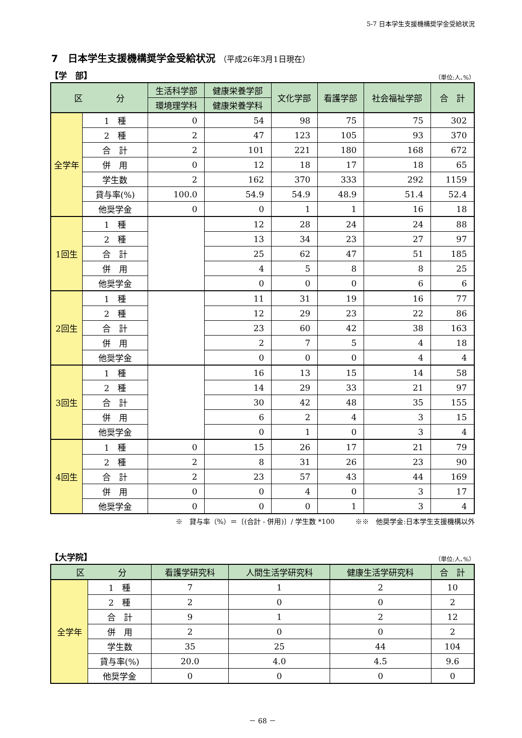5-7 日本学生支援機構奨学金受給状況
7　日本学生支援機構奨学金受給状況 （平成26年3月1日現在）
【学　部】 （単位:人､%）
| 区 分 | | 生活科学部 | 健康栄養学部 | 文化学部 | 看護学部 | 社会福祉学部 | 合 計 |
| --- | --- | --- | --- | --- | --- | --- | --- |
| | | 環境理学科 | 健康栄養学科 | | | | |
| 全学年 | 1 種 | 0 | 54 | 98 | 75 | 75 | 302 |
| | 2 種 | 2 | 47 | 123 | 105 | 93 | 370 |
| | 合 計 | 2 | 101 | 221 | 180 | 168 | 672 |
| | 併 用 | 0 | 12 | 18 | 17 | 18 | 65 |
| | 学生数 | 2 | 162 | 370 | 333 | 292 | 1159 |
| | 貸与率(%) | 100.0 | 54.9 | 54.9 | 48.9 | 51.4 | 52.4 |
| | 他奨学金 | 0 | 0 | 1 | 1 | 16 | 18 |
| 1回生 | 1 種 | | 12 | 28 | 24 | 24 | 88 |
| | 2 種 | | 13 | 34 | 23 | 27 | 97 |
| | 合 計 | | 25 | 62 | 47 | 51 | 185 |
| | 併 用 | | 4 | 5 | 8 | 8 | 25 |
| | 他奨学金 | | 0 | 0 | 0 | 6 | 6 |
| 2回生 | 1 種 | | 11 | 31 | 19 | 16 | 77 |
| | 2 種 | | 12 | 29 | 23 | 22 | 86 |
| | 合 計 | | 23 | 60 | 42 | 38 | 163 |
| | 併 用 | | 2 | 7 | 5 | 4 | 18 |
| | 他奨学金 | | 0 | 0 | 0 | 4 | 4 |
| 3回生 | 1 種 | | 16 | 13 | 15 | 14 | 58 |
| | 2 種 | | 14 | 29 | 33 | 21 | 97 |
| | 合 計 | | 30 | 42 | 48 | 35 | 155 |
| | 併 用 | | 6 | 2 | 4 | 3 | 15 |
| | 他奨学金 | | 0 | 1 | 0 | 3 | 4 |
| 4回生 | 1 種 | 0 | 15 | 26 | 17 | 21 | 79 |
| | 2 種 | 2 | 8 | 31 | 26 | 23 | 90 |
| | 合 計 | 2 | 23 | 57 | 43 | 44 | 169 |
| | 併 用 | 0 | 0 | 4 | 0 | 3 | 17 |
| | 他奨学金 | 0 | 0 | 0 | 1 | 3 | 4 |
※　貸与率（%）＝〔(合計 - 併用)〕/ 学生数 *100　　　※※　他奨学金:日本学生支援機構以外
【大学院】 （単位:人､%）
| 区 分 | | 看護学研究科 | 人間生活学研究科 | 健康生活学研究科 | 合 計 |
| --- | --- | --- | --- | --- | --- |
| 全学年 | 1 種 | 7 | 1 | 2 | 10 |
| | 2 種 | 2 | 0 | 0 | 2 |
| | 合 計 | 9 | 1 | 2 | 12 |
| | 併 用 | 2 | 0 | 0 | 2 |
| | 学生数 | 35 | 25 | 44 | 104 |
| | 貸与率(%) | 20.0 | 4.0 | 4.5 | 9.6 |
| | 他奨学金 | 0 | 0 | 0 | 0 |
－ 68 －